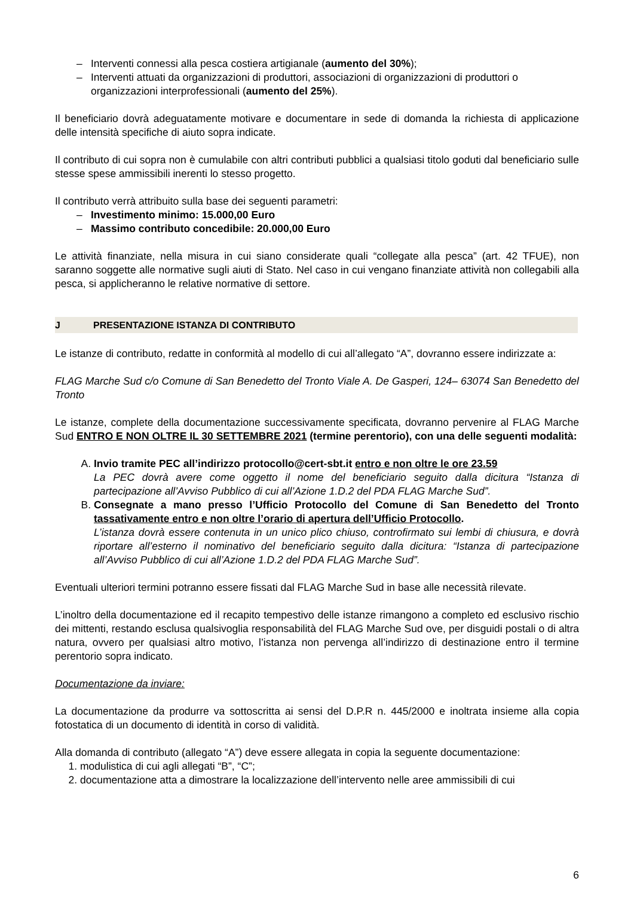– Interventi connessi alla pesca costiera artigianale (aumento del 30%);
– Interventi attuati da organizzazioni di produttori, associazioni di organizzazioni di produttori o organizzazioni interprofessionali (aumento del 25%).
Il beneficiario dovrà adeguatamente motivare e documentare in sede di domanda la richiesta di applicazione delle intensità specifiche di aiuto sopra indicate.
Il contributo di cui sopra non è cumulabile con altri contributi pubblici a qualsiasi titolo goduti dal beneficiario sulle stesse spese ammissibili inerenti lo stesso progetto.
Il contributo verrà attribuito sulla base dei seguenti parametri:
– Investimento minimo: 15.000,00 Euro
– Massimo contributo concedibile: 20.000,00 Euro
Le attività finanziate, nella misura in cui siano considerate quali “collegate alla pesca” (art. 42 TFUE), non saranno soggette alle normative sugli aiuti di Stato. Nel caso in cui vengano finanziate attività non collegabili alla pesca, si applicheranno le relative normative di settore.
J PRESENTAZIONE ISTANZA DI CONTRIBUTO
Le istanze di contributo, redatte in conformità al modello di cui all’allegato “A”, dovranno essere indirizzate a:
FLAG Marche Sud c/o Comune di San Benedetto del Tronto Viale A. De Gasperi, 124– 63074 San Benedetto del Tronto
Le istanze, complete della documentazione successivamente specificata, dovranno pervenire al FLAG Marche Sud ENTRO E NON OLTRE IL 30 SETTEMBRE 2021 (termine perentorio), con una delle seguenti modalità:
A. Invio tramite PEC all’indirizzo protocollo@cert-sbt.it entro e non oltre le ore 23.59
La PEC dovrà avere come oggetto il nome del beneficiario seguito dalla dicitura “Istanza di partecipazione all’Avviso Pubblico di cui all’Azione 1.D.2 del PDA FLAG Marche Sud”.
B. Consegnate a mano presso l’Ufficio Protocollo del Comune di San Benedetto del Tronto tassativamente entro e non oltre l’orario di apertura dell’Ufficio Protocollo.
L’istanza dovrà essere contenuta in un unico plico chiuso, controfirmato sui lembi di chiusura, e dovrà riportare all’esterno il nominativo del beneficiario seguito dalla dicitura: “Istanza di partecipazione all’Avviso Pubblico di cui all’Azione 1.D.2 del PDA FLAG Marche Sud”.
Eventuali ulteriori termini potranno essere fissati dal FLAG Marche Sud in base alle necessità rilevate.
L’inoltro della documentazione ed il recapito tempestivo delle istanze rimangono a completo ed esclusivo rischio dei mittenti, restando esclusa qualsivoglia responsabilità del FLAG Marche Sud ove, per disguidi postali o di altra natura, ovvero per qualsiasi altro motivo, l’istanza non pervenga all’indirizzo di destinazione entro il termine perentorio sopra indicato.
Documentazione da inviare:
La documentazione da produrre va sottoscritta ai sensi del D.P.R n. 445/2000 e inoltrata insieme alla copia fotostatica di un documento di identità in corso di validità.
Alla domanda di contributo (allegato “A”) deve essere allegata in copia la seguente documentazione:
1. modulistica di cui agli allegati “B”, “C”;
2. documentazione atta a dimostrare la localizzazione dell’intervento nelle aree ammissibili di cui
6